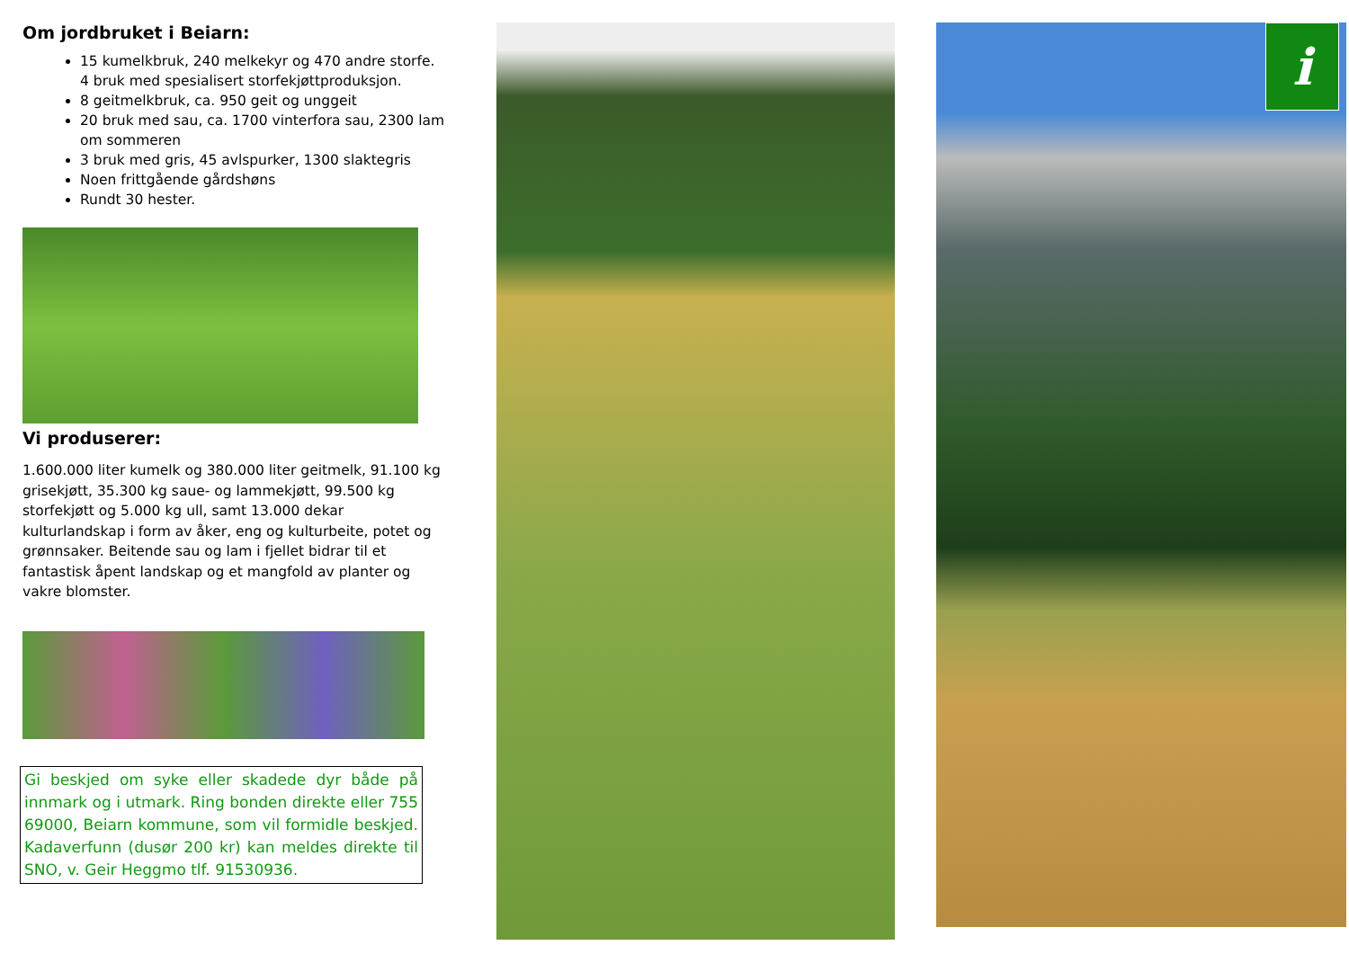Om jordbruket i Beiarn:
15 kumelkbruk, 240 melkekyr og 470 andre storfe. 4 bruk med spesialisert storfekjøttproduksjon.
8 geitmelkbruk, ca. 950 geit og unggeit
20 bruk med sau, ca. 1700 vinterfora sau, 2300 lam om sommeren
3 bruk med gris, 45 avlspurker, 1300 slaktegris
Noen frittgående gårdshøns
Rundt 30 hester.
Vi produserer:
1.600.000 liter kumelk og 380.000 liter geitmelk, 91.100 kg grisekjøtt, 35.300 kg saue- og lammekjøtt, 99.500 kg storfekjøtt og 5.000 kg ull, samt 13.000 dekar kulturlandskap i form av åker, eng og kulturbeite, potet og grønnsaker. Beitende sau og lam i fjellet bidrar til et fantastisk åpent landskap og et mangfold av planter og vakre blomster.
Gi beskjed om syke eller skadede dyr både på innmark og i utmark. Ring bonden direkte eller 755 69000, Beiarn kommune, som vil formidle beskjed. Kadaverfunn (dusør 200 kr) kan meldes direkte til SNO, v. Geir Heggmo tlf. 91530936.
i